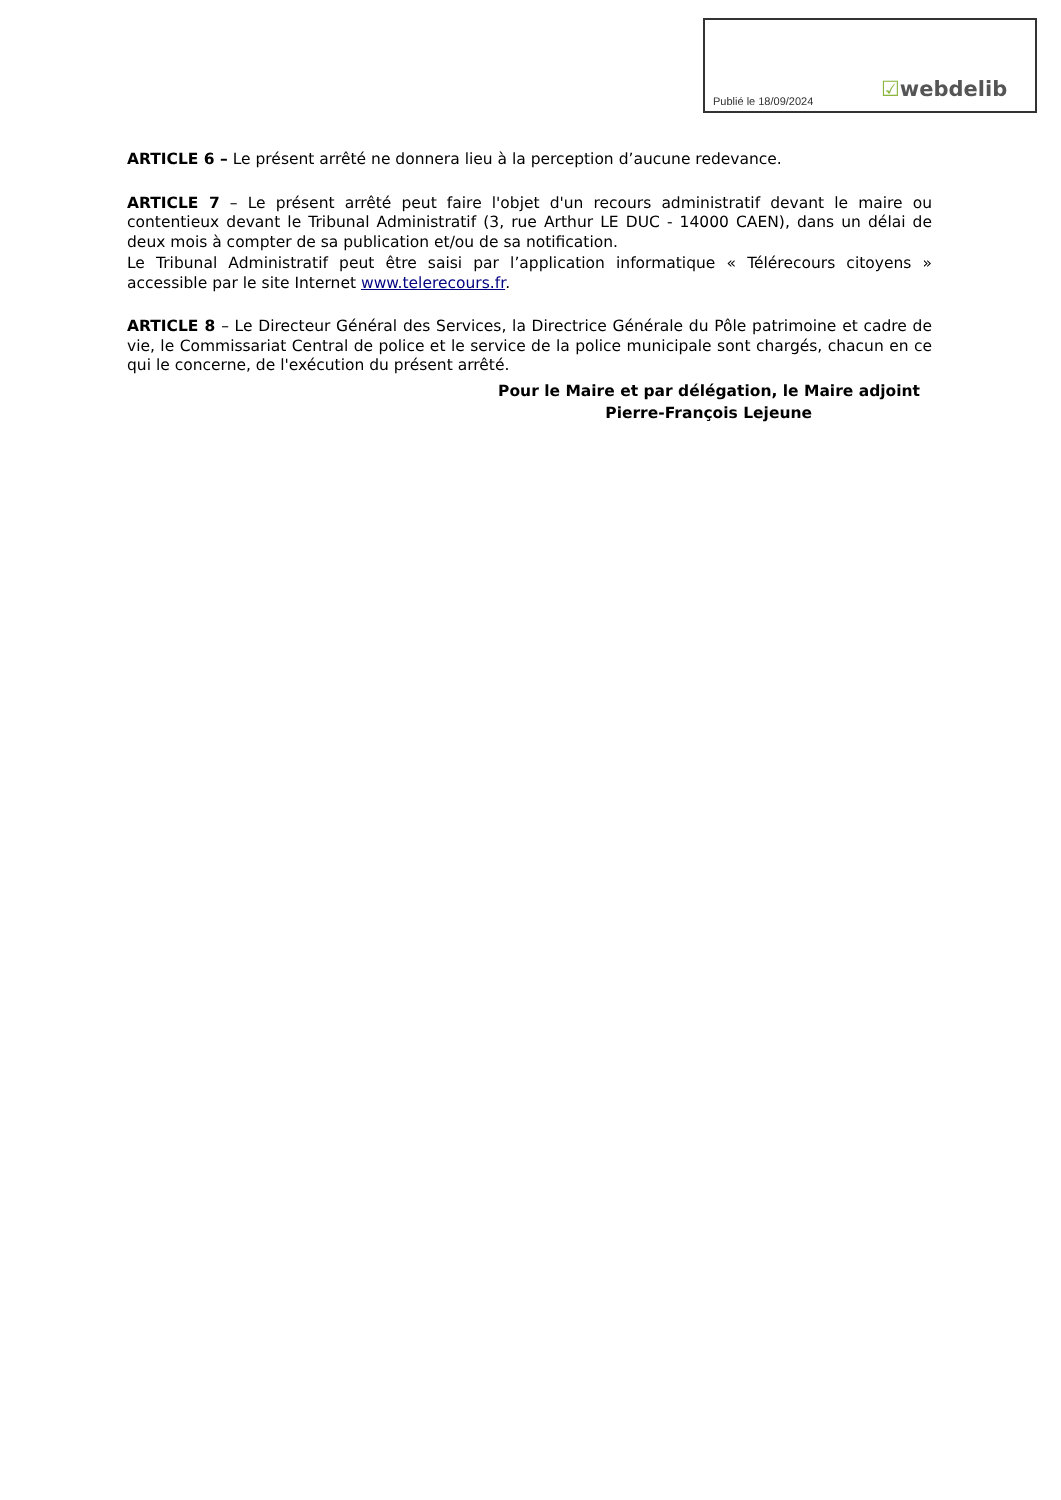Publié le 18/09/2024 ☑webdelib
ARTICLE 6 – Le présent arrêté ne donnera lieu à la perception d’aucune redevance.
ARTICLE 7 – Le présent arrêté peut faire l'objet d'un recours administratif devant le maire ou contentieux devant le Tribunal Administratif (3, rue Arthur LE DUC - 14000 CAEN), dans un délai de deux mois à compter de sa publication et/ou de sa notification.
Le Tribunal Administratif peut être saisi par l’application informatique « Télérecours citoyens » accessible par le site Internet www.telerecours.fr.
ARTICLE 8 – Le Directeur Général des Services, la Directrice Générale du Pôle patrimoine et cadre de vie, le Commissariat Central de police et le service de la police municipale sont chargés, chacun en ce qui le concerne, de l'exécution du présent arrêté.
Pour le Maire et par délégation, le Maire adjoint
Pierre-François Lejeune